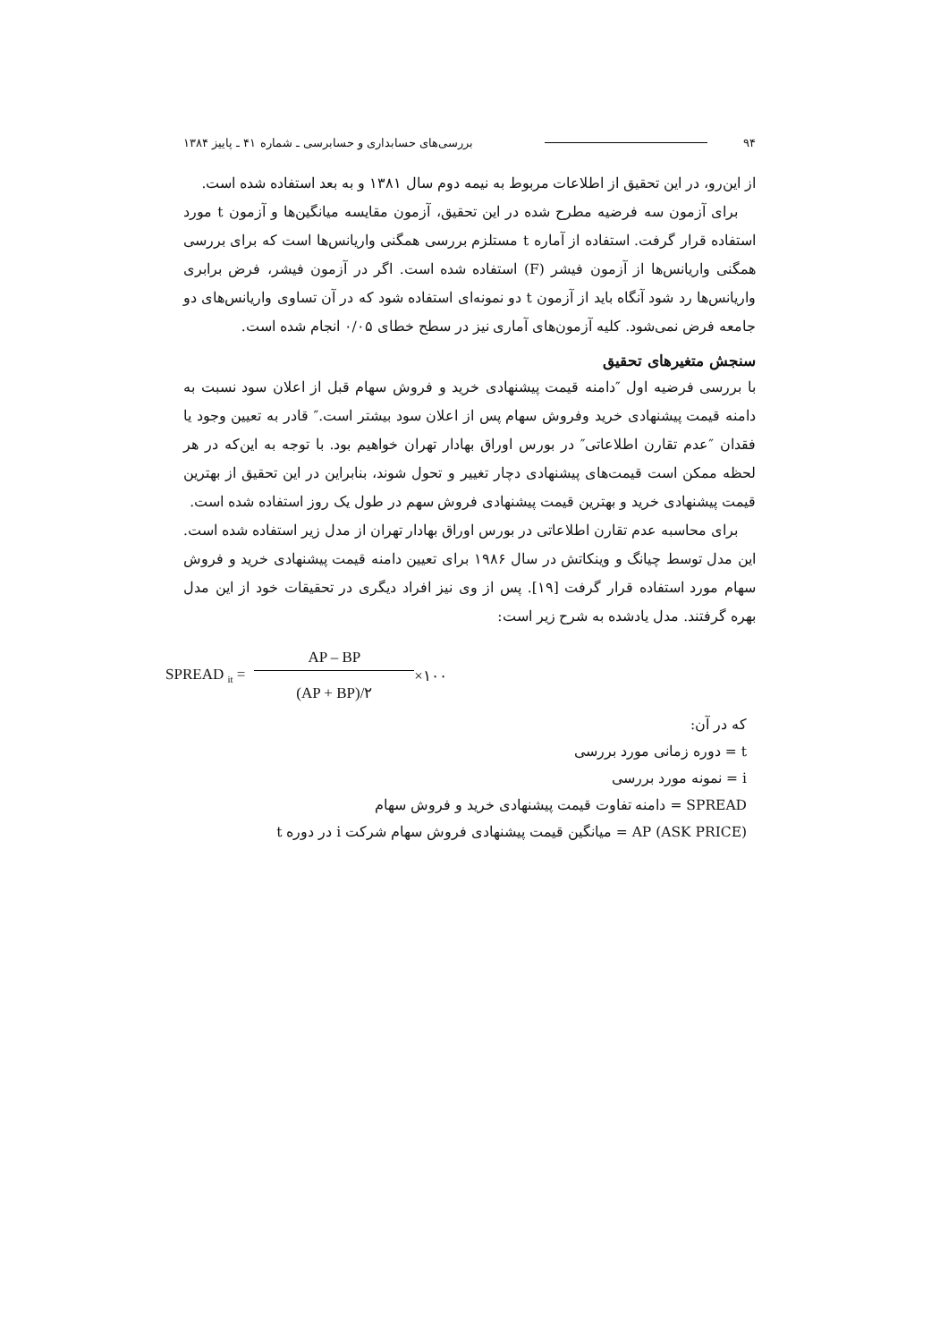۹۴ بررسی‌های حسابداری و حسابرسی ـ شماره ۴۱ ـ پاییز ۱۳۸۴
از این‌رو، در این تحقیق از اطلاعات مربوط به نیمه دوم سال ۱۳۸۱ و به بعد استفاده شده است.
برای آزمون سه فرضیه مطرح شده در این تحقیق، آزمون مقایسه میانگین‌ها و آزمون t مورد استفاده قرار گرفت. استفاده از آماره t مستلزم بررسی همگنی واریانس‌ها است که برای بررسی همگنی واریانس‌ها از آزمون فیشر (F) استفاده شده است. اگر در آزمون فیشر، فرض برابری واریانس‌ها رد شود آنگاه باید از آزمون t دو نمونه‌ای استفاده شود که در آن تساوی واریانس‌های دو جامعه فرض نمی‌شود. کلیه آزمون‌های آماری نیز در سطح خطای ۰/۰۵ انجام شده است.
سنجش متغیرهای تحقیق
با بررسی فرضیه اول ″دامنه قیمت پیشنهادی خرید و فروش سهام قبل از اعلان سود نسبت به دامنه قیمت پیشنهادی خرید وفروش سهام پس از اعلان سود بیشتر است.″ قادر به تعیین وجود یا فقدان ″عدم تقارن اطلاعاتی″ در بورس اوراق بهادار تهران خواهیم بود. با توجه به این‌که در هر لحظه ممکن است قیمت‌های پیشنهادی دچار تغییر و تحول شوند، بنابراین در این تحقیق از بهترین قیمت پیشنهادی خرید و بهترین قیمت پیشنهادی فروش سهم در طول یک روز استفاده شده است.
برای محاسبه عدم تقارن اطلاعاتی در بورس اوراق بهادار تهران از مدل زیر استفاده شده است. این مدل توسط چیانگ و وینکاتش در سال ۱۹۸۶ برای تعیین دامنه قیمت پیشنهادی خرید و فروش سهام مورد استفاده قرار گرفت [۱۹]. پس از وی نیز افراد دیگری در تحقیقات خود از این مدل بهره گرفتند. مدل یادشده به شرح زیر است:
SPREAD <sub>it</sub> = AP – BP (AP + BP)/۲ ×۱۰۰
که در آن:
t = دوره زمانی مورد بررسی
i = نمونه مورد بررسی
SPREAD = دامنه تفاوت قیمت پیشنهادی خرید و فروش سهام
AP (ASK PRICE) = میانگین قیمت پیشنهادی فروش سهام شرکت i در دوره t